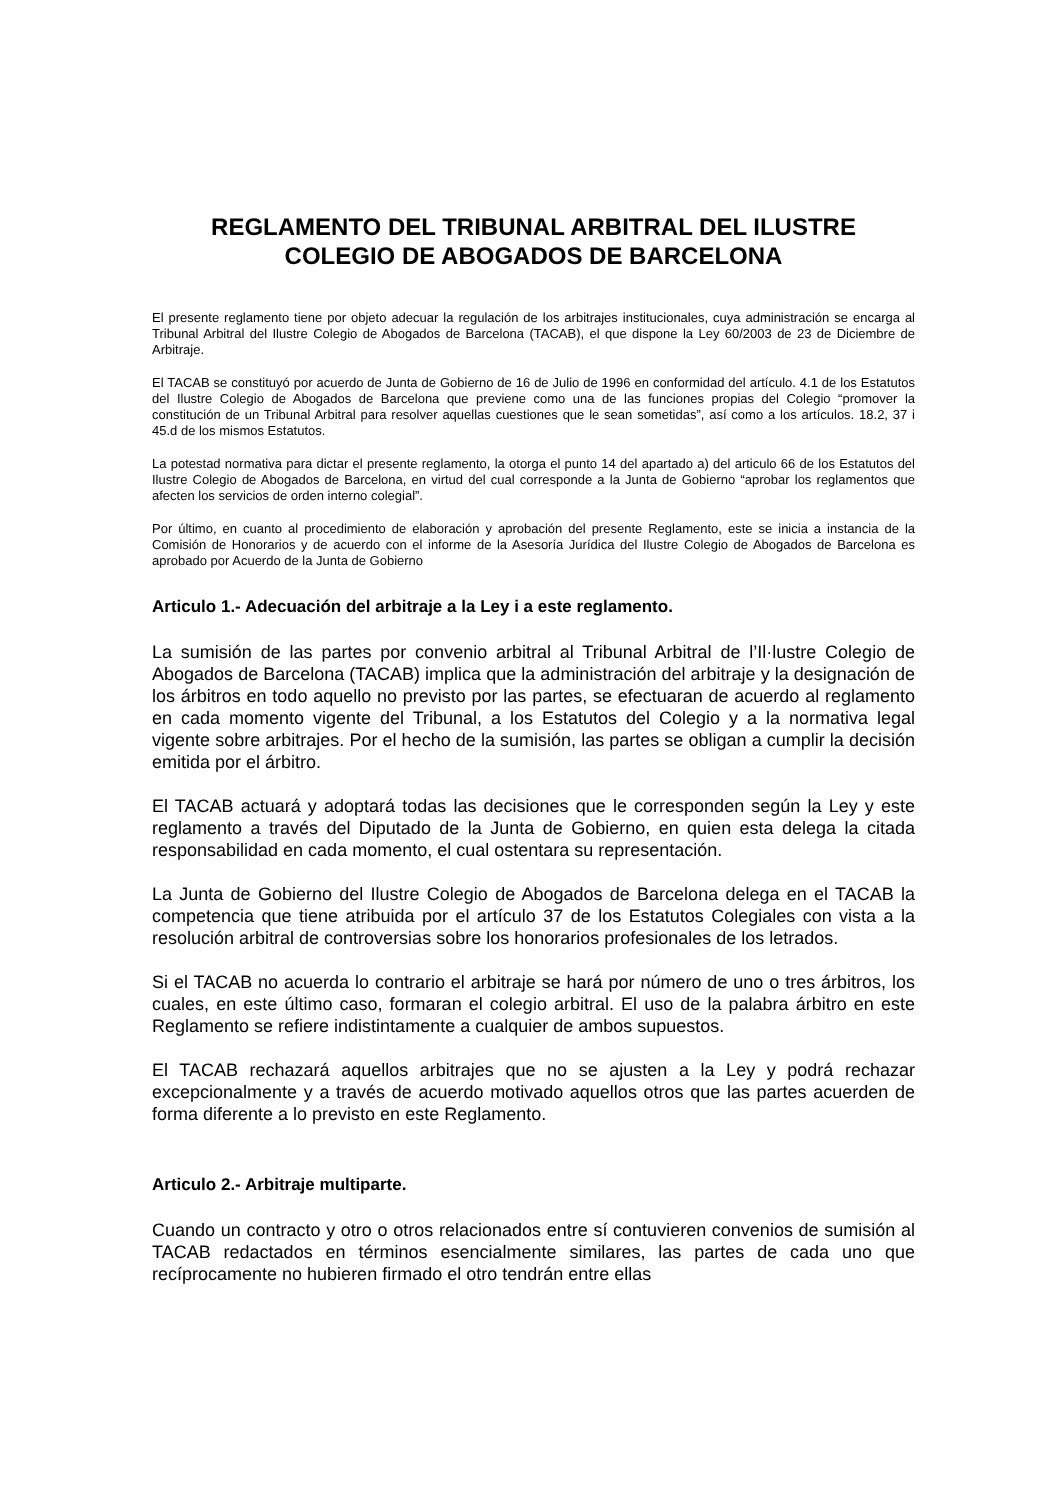REGLAMENTO DEL TRIBUNAL ARBITRAL DEL ILUSTRE
COLEGIO DE ABOGADOS DE BARCELONA
El presente reglamento tiene por objeto adecuar la regulación de los arbitrajes institucionales, cuya administración se encarga al Tribunal Arbitral del Ilustre Colegio de Abogados de Barcelona (TACAB), el que dispone la Ley 60/2003 de 23 de Diciembre de Arbitraje.
El TACAB se constituyó por acuerdo de Junta de Gobierno de 16 de Julio de 1996 en conformidad del artículo. 4.1 de los Estatutos del Ilustre Colegio de Abogados de Barcelona que previene como una de las funciones propias del Colegio “promover la constitución de un Tribunal Arbitral para resolver aquellas cuestiones que le sean sometidas”, así como a los artículos. 18.2, 37 i 45.d de los mismos Estatutos.
La potestad normativa para dictar el presente reglamento, la otorga el punto 14 del apartado a) del articulo 66 de los Estatutos del Ilustre Colegio de Abogados de Barcelona, en virtud del cual corresponde a la Junta de Gobierno “aprobar los reglamentos que afecten los servicios de orden interno colegial”.
Por último, en cuanto al procedimiento de elaboración y aprobación del presente Reglamento, este se inicia a instancia de la Comisión de Honorarios y de acuerdo con el informe de la Asesoría Jurídica del Ilustre Colegio de Abogados de Barcelona es aprobado por Acuerdo de la Junta de Gobierno
Articulo 1.- Adecuación del arbitraje a la Ley i a este reglamento.
La sumisión de las partes por convenio arbitral al Tribunal Arbitral de l’Il·lustre Colegio de Abogados de Barcelona (TACAB) implica que la administración del arbitraje y la designación de los árbitros en todo aquello no previsto por las partes, se efectuaran de acuerdo al reglamento en cada momento vigente del Tribunal, a los Estatutos del Colegio y a la normativa legal vigente sobre arbitrajes. Por el hecho de la sumisión, las partes se obligan a cumplir la decisión emitida por el árbitro.
El TACAB actuará y adoptará todas las decisiones que le corresponden según la Ley y este reglamento a través del Diputado de la Junta de Gobierno, en quien esta delega la citada responsabilidad en cada momento, el cual ostentara su representación.
La Junta de Gobierno del Ilustre Colegio de Abogados de Barcelona delega en el TACAB la competencia que tiene atribuida por el artículo 37 de los Estatutos Colegiales con vista a la resolución arbitral de controversias sobre los honorarios profesionales de los letrados.
Si el TACAB no acuerda lo contrario el arbitraje se hará por número de uno o tres árbitros, los cuales, en este último caso, formaran el colegio arbitral. El uso de la palabra árbitro en este Reglamento se refiere indistintamente a cualquier de ambos supuestos.
El TACAB rechazará aquellos arbitrajes que no se ajusten a la Ley y podrá rechazar excepcionalmente y a través de acuerdo motivado aquellos otros que las partes acuerden de forma diferente a lo previsto en este Reglamento.
Articulo 2.- Arbitraje multiparte.
Cuando un contracto y otro o otros relacionados entre sí contuvieren convenios de sumisión al TACAB redactados en términos esencialmente similares, las partes de cada uno que recíprocamente no hubieren firmado el otro tendrán entre ellas